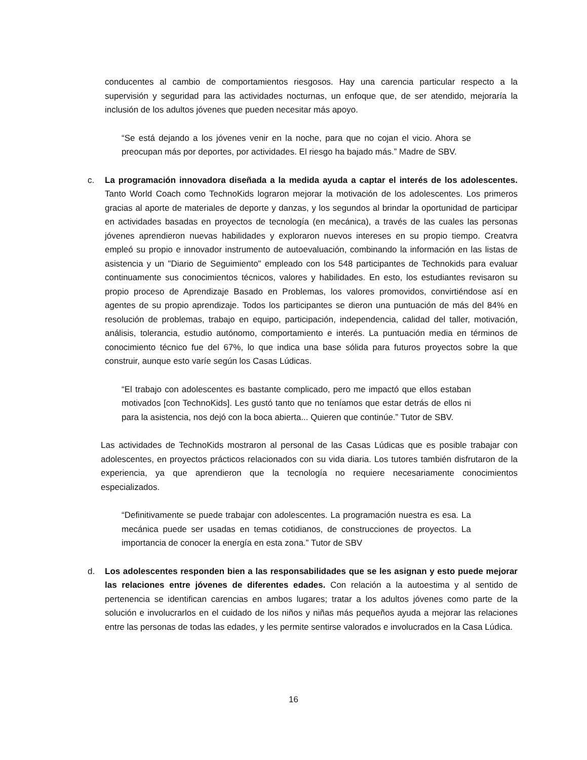conducentes al cambio de comportamientos riesgosos. Hay una carencia particular respecto a la supervisión y seguridad para las actividades nocturnas, un enfoque que, de ser atendido, mejoraría la inclusión de los adultos jóvenes que pueden necesitar más apoyo.
“Se está dejando a los jóvenes venir en la noche, para que no cojan el vicio. Ahora se preocupan más por deportes, por actividades. El riesgo ha bajado más.” Madre de SBV.
c. La programación innovadora diseñada a la medida ayuda a captar el interés de los adolescentes. Tanto World Coach como TechnoKids lograron mejorar la motivación de los adolescentes. Los primeros gracias al aporte de materiales de deporte y danzas, y los segundos al brindar la oportunidad de participar en actividades basadas en proyectos de tecnología (en mecánica), a través de las cuales las personas jóvenes aprendieron nuevas habilidades y exploraron nuevos intereses en su propio tiempo. Creatvra empleó su propio e innovador instrumento de autoevaluación, combinando la información en las listas de asistencia y un "Diario de Seguimiento" empleado con los 548 participantes de Technokids para evaluar continuamente sus conocimientos técnicos, valores y habilidades. En esto, los estudiantes revisaron su propio proceso de Aprendizaje Basado en Problemas, los valores promovidos, convirtiéndose así en agentes de su propio aprendizaje. Todos los participantes se dieron una puntuación de más del 84% en resolución de problemas, trabajo en equipo, participación, independencia, calidad del taller, motivación, análisis, tolerancia, estudio autónomo, comportamiento e interés. La puntuación media en términos de conocimiento técnico fue del 67%, lo que indica una base sólida para futuros proyectos sobre la que construir, aunque esto varíe según los Casas Lúdicas.
“El trabajo con adolescentes es bastante complicado, pero me impactó que ellos estaban motivados [con TechnoKids]. Les gustó tanto que no teníamos que estar detrás de ellos ni para la asistencia, nos dejó con la boca abierta... Quieren que continúe.” Tutor de SBV.
Las actividades de TechnoKids mostraron al personal de las Casas Lúdicas que es posible trabajar con adolescentes, en proyectos prácticos relacionados con su vida diaria. Los tutores también disfrutaron de la experiencia, ya que aprendieron que la tecnología no requiere necesariamente conocimientos especializados.
“Definitivamente se puede trabajar con adolescentes. La programación nuestra es esa. La mecánica puede ser usadas en temas cotidianos, de construcciones de proyectos. La importancia de conocer la energía en esta zona.” Tutor de SBV
d. Los adolescentes responden bien a las responsabilidades que se les asignan y esto puede mejorar las relaciones entre jóvenes de diferentes edades. Con relación a la autoestima y al sentido de pertenencia se identifican carencias en ambos lugares; tratar a los adultos jóvenes como parte de la solución e involucrarlos en el cuidado de los niños y niñas más pequeños ayuda a mejorar las relaciones entre las personas de todas las edades, y les permite sentirse valorados e involucrados en la Casa Lúdica.
16